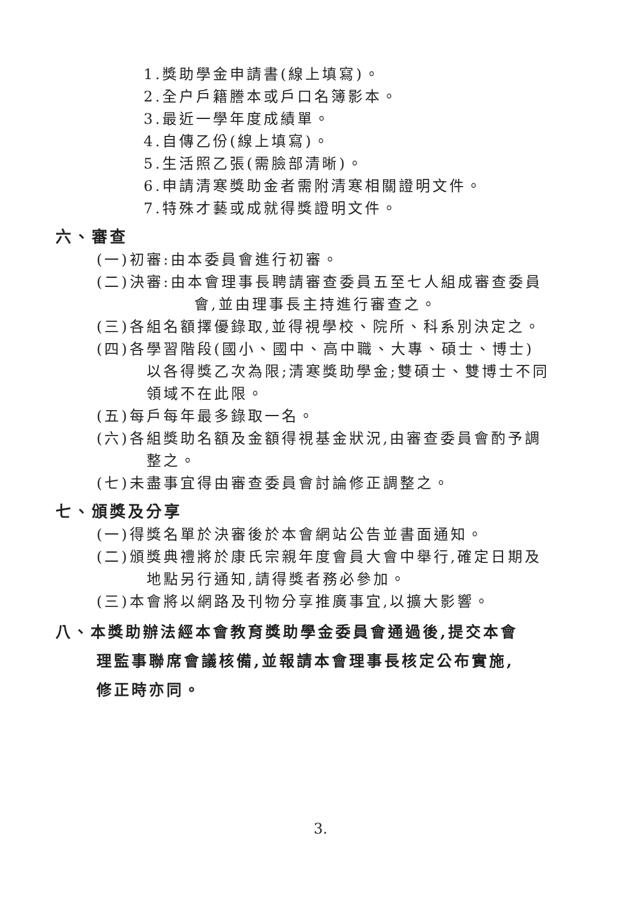1.獎助學金申請書(線上填寫)。
2.全户戶籍謄本或戶口名簿影本。
3.最近一學年度成績單。
4.自傳乙份(線上填寫)。
5.生活照乙張(需臉部清晰)。
6.申請清寒獎助金者需附清寒相關證明文件。
7.特殊才藝或成就得獎證明文件。
六、審查
(一)初審:由本委員會進行初審。
(二)決審:由本會理事長聘請審查委員五至七人組成審查委員
會,並由理事長主持進行審查之。
(三)各組名額擇優錄取,並得視學校、院所、科系別決定之。
(四)各學習階段(國小、國中、高中職、大專、碩士、博士)
以各得獎乙次為限;清寒獎助學金;雙碩士、雙博士不同
領域不在此限。
(五)每戶每年最多錄取一名。
(六)各組獎助名額及金額得視基金狀況,由審查委員會酌予調
整之。
(七)未盡事宜得由審查委員會討論修正調整之。
七、頒獎及分享
(一)得獎名單於決審後於本會網站公告並書面通知。
(二)頒獎典禮將於康氏宗親年度會員大會中舉行,確定日期及
地點另行通知,請得獎者務必參加。
(三)本會將以網路及刊物分享推廣事宜,以擴大影響。
八、本獎助辦法經本會教育獎助學金委員會通過後,提交本會
理監事聯席會議核備,並報請本會理事長核定公布實施,
修正時亦同。
3.